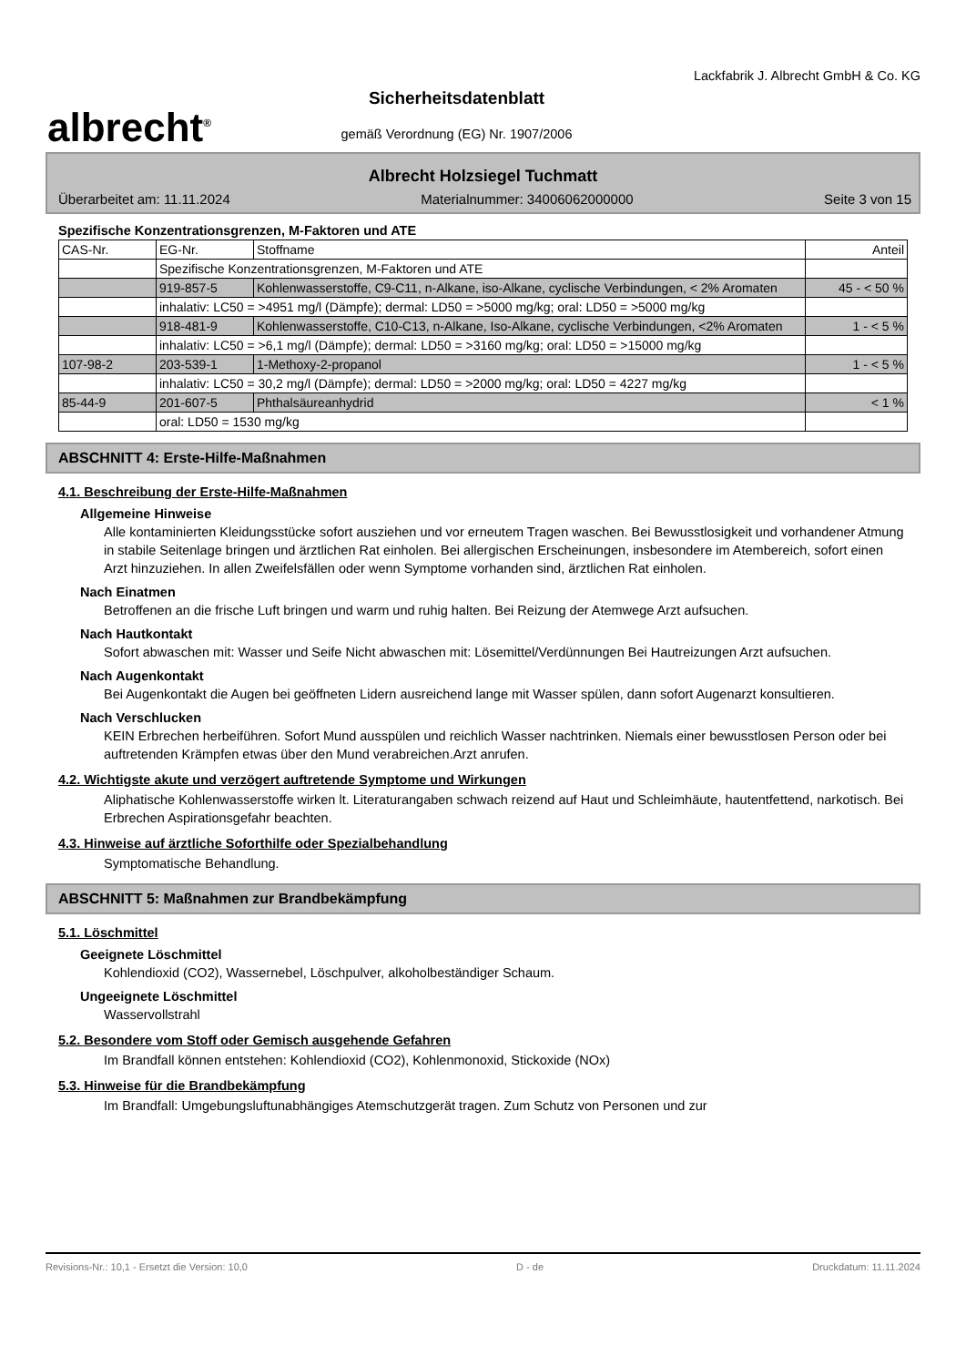albrecht<sup>®</sup>
Sicherheitsdatenblatt
gemäß Verordnung (EG) Nr. 1907/2006
Lackfabrik J. Albrecht GmbH & Co. KG
Albrecht Holzsiegel Tuchmatt
Überarbeitet am: 11.11.2024 Materialnummer: 34006062000000 Seite 3 von 15
Spezifische Konzentrationsgrenzen, M-Faktoren und ATE
| CAS-Nr. | EG-Nr. | Stoffname | Anteil |
| | Spezifische Konzentrationsgrenzen, M-Faktoren und ATE | | |
| | 919-857-5 | Kohlenwasserstoffe, C9-C11, n-Alkane, iso-Alkane, cyclische Verbindungen, < 2% Aromaten | 45 - < 50 % |
| | inhalativ: LC50 = >4951 mg/l (Dämpfe); dermal: LD50 = >5000 mg/kg; oral: LD50 = >5000 mg/kg | | |
| | 918-481-9 | Kohlenwasserstoffe, C10-C13, n-Alkane, Iso-Alkane, cyclische Verbindungen, <2% Aromaten | 1 - < 5 % |
| | inhalativ: LC50 = >6,1 mg/l (Dämpfe); dermal: LD50 = >3160 mg/kg; oral: LD50 = >15000 mg/kg | | |
| 107-98-2 | 203-539-1 | 1-Methoxy-2-propanol | 1 - < 5 % |
| | inhalativ: LC50 = 30,2 mg/l (Dämpfe); dermal: LD50 = >2000 mg/kg; oral: LD50 = 4227 mg/kg | | |
| 85-44-9 | 201-607-5 | Phthalsäureanhydrid | < 1 % |
| | oral: LD50 = 1530 mg/kg | | |
ABSCHNITT 4: Erste-Hilfe-Maßnahmen
4.1. Beschreibung der Erste-Hilfe-Maßnahmen
Allgemeine Hinweise
Alle kontaminierten Kleidungsstücke sofort ausziehen und vor erneutem Tragen waschen. Bei Bewusstlosigkeit und vorhandener Atmung in stabile Seitenlage bringen und ärztlichen Rat einholen. Bei allergischen Erscheinungen, insbesondere im Atembereich, sofort einen Arzt hinzuziehen. In allen Zweifelsfällen oder wenn Symptome vorhanden sind, ärztlichen Rat einholen.
Nach Einatmen
Betroffenen an die frische Luft bringen und warm und ruhig halten. Bei Reizung der Atemwege Arzt aufsuchen.
Nach Hautkontakt
Sofort abwaschen mit: Wasser und Seife Nicht abwaschen mit: Lösemittel/Verdünnungen Bei Hautreizungen Arzt aufsuchen.
Nach Augenkontakt
Bei Augenkontakt die Augen bei geöffneten Lidern ausreichend lange mit Wasser spülen, dann sofort Augenarzt konsultieren.
Nach Verschlucken
KEIN Erbrechen herbeiführen. Sofort Mund ausspülen und reichlich Wasser nachtrinken. Niemals einer bewusstlosen Person oder bei auftretenden Krämpfen etwas über den Mund verabreichen.Arzt anrufen.
4.2. Wichtigste akute und verzögert auftretende Symptome und Wirkungen
Aliphatische Kohlenwasserstoffe wirken lt. Literaturangaben schwach reizend auf Haut und Schleimhäute, hautentfettend, narkotisch. Bei Erbrechen Aspirationsgefahr beachten.
4.3. Hinweise auf ärztliche Soforthilfe oder Spezialbehandlung
Symptomatische Behandlung.
ABSCHNITT 5: Maßnahmen zur Brandbekämpfung
5.1. Löschmittel
Geeignete Löschmittel
Kohlendioxid (CO2), Wassernebel, Löschpulver, alkoholbeständiger Schaum.
Ungeeignete Löschmittel
Wasservollstrahl
5.2. Besondere vom Stoff oder Gemisch ausgehende Gefahren
Im Brandfall können entstehen: Kohlendioxid (CO2), Kohlenmonoxid, Stickoxide (NOx)
5.3. Hinweise für die Brandbekämpfung
Im Brandfall: Umgebungsluftunabhängiges Atemschutzgerät tragen. Zum Schutz von Personen und zur
Revisions-Nr.: 10,1 - Ersetzt die Version: 10,0 D - de Druckdatum: 11.11.2024